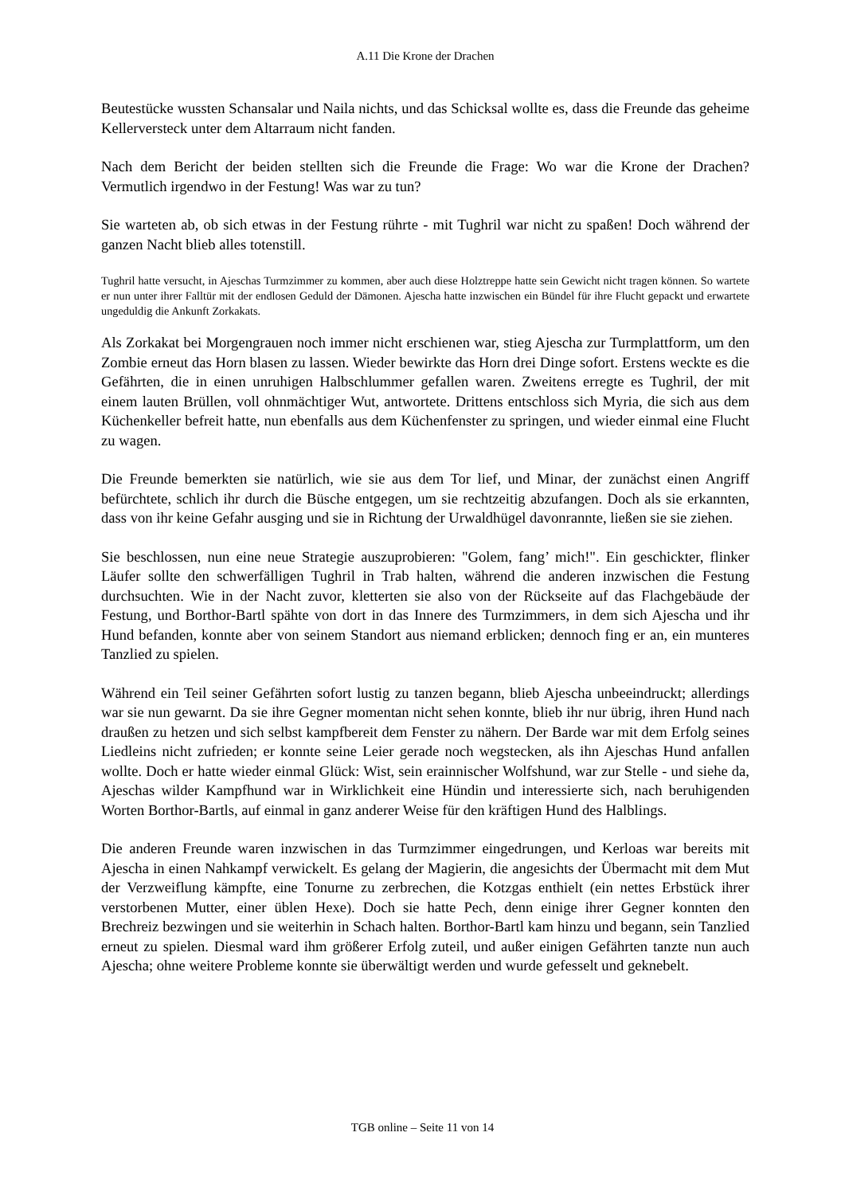A.11 Die Krone der Drachen
Beutestücke wussten Schansalar und Naila nichts, und das Schicksal wollte es, dass die Freunde das geheime Kellerversteck unter dem Altarraum nicht fanden.
Nach dem Bericht der beiden stellten sich die Freunde die Frage: Wo war die Krone der Drachen? Vermutlich irgendwo in der Festung! Was war zu tun?
Sie warteten ab, ob sich etwas in der Festung rührte - mit Tughril war nicht zu spaßen! Doch während der ganzen Nacht blieb alles totenstill.
Tughril hatte versucht, in Ajeschas Turmzimmer zu kommen, aber auch diese Holztreppe hatte sein Gewicht nicht tragen können. So wartete er nun unter ihrer Falltür mit der endlosen Geduld der Dämonen. Ajescha hatte inzwischen ein Bündel für ihre Flucht gepackt und erwartete ungeduldig die Ankunft Zorkakats.
Als Zorkakat bei Morgengrauen noch immer nicht erschienen war, stieg Ajescha zur Turmplattform, um den Zombie erneut das Horn blasen zu lassen. Wieder bewirkte das Horn drei Dinge sofort. Erstens weckte es die Gefährten, die in einen unruhigen Halbschlummer gefallen waren. Zweitens erregte es Tughril, der mit einem lauten Brüllen, voll ohnmächtiger Wut, antwortete. Drittens entschloss sich Myria, die sich aus dem Küchenkeller befreit hatte, nun ebenfalls aus dem Küchenfenster zu springen, und wieder einmal eine Flucht zu wagen.
Die Freunde bemerkten sie natürlich, wie sie aus dem Tor lief, und Minar, der zunächst einen Angriff befürchtete, schlich ihr durch die Büsche entgegen, um sie rechtzeitig abzufangen. Doch als sie erkannten, dass von ihr keine Gefahr ausging und sie in Richtung der Urwaldhügel davonrannte, ließen sie sie ziehen.
Sie beschlossen, nun eine neue Strategie auszuprobieren: "Golem, fang’ mich!". Ein geschickter, flinker Läufer sollte den schwerfälligen Tughril in Trab halten, während die anderen inzwischen die Festung durchsuchten. Wie in der Nacht zuvor, kletterten sie also von der Rückseite auf das Flachgebäude der Festung, und Borthor-Bartl spähte von dort in das Innere des Turmzimmers, in dem sich Ajescha und ihr Hund befanden, konnte aber von seinem Standort aus niemand erblicken; dennoch fing er an, ein munteres Tanzlied zu spielen.
Während ein Teil seiner Gefährten sofort lustig zu tanzen begann, blieb Ajescha unbeeindruckt; allerdings war sie nun gewarnt. Da sie ihre Gegner momentan nicht sehen konnte, blieb ihr nur übrig, ihren Hund nach draußen zu hetzen und sich selbst kampfbereit dem Fenster zu nähern. Der Barde war mit dem Erfolg seines Liedleins nicht zufrieden; er konnte seine Leier gerade noch wegstecken, als ihn Ajeschas Hund anfallen wollte. Doch er hatte wieder einmal Glück: Wist, sein erainnischer Wolfshund, war zur Stelle - und siehe da, Ajeschas wilder Kampfhund war in Wirklichkeit eine Hündin und interessierte sich, nach beruhigenden Worten Borthor-Bartls, auf einmal in ganz anderer Weise für den kräftigen Hund des Halblings.
Die anderen Freunde waren inzwischen in das Turmzimmer eingedrungen, und Kerloas war bereits mit Ajescha in einen Nahkampf verwickelt. Es gelang der Magierin, die angesichts der Übermacht mit dem Mut der Verzweiflung kämpfte, eine Tonurne zu zerbrechen, die Kotzgas enthielt (ein nettes Erbstück ihrer verstorbenen Mutter, einer üblen Hexe). Doch sie hatte Pech, denn einige ihrer Gegner konnten den Brechreiz bezwingen und sie weiterhin in Schach halten. Borthor-Bartl kam hinzu und begann, sein Tanzlied erneut zu spielen. Diesmal ward ihm größerer Erfolg zuteil, und außer einigen Gefährten tanzte nun auch Ajescha; ohne weitere Probleme konnte sie überwältigt werden und wurde gefesselt und geknebelt.
TGB online – Seite 11 von 14